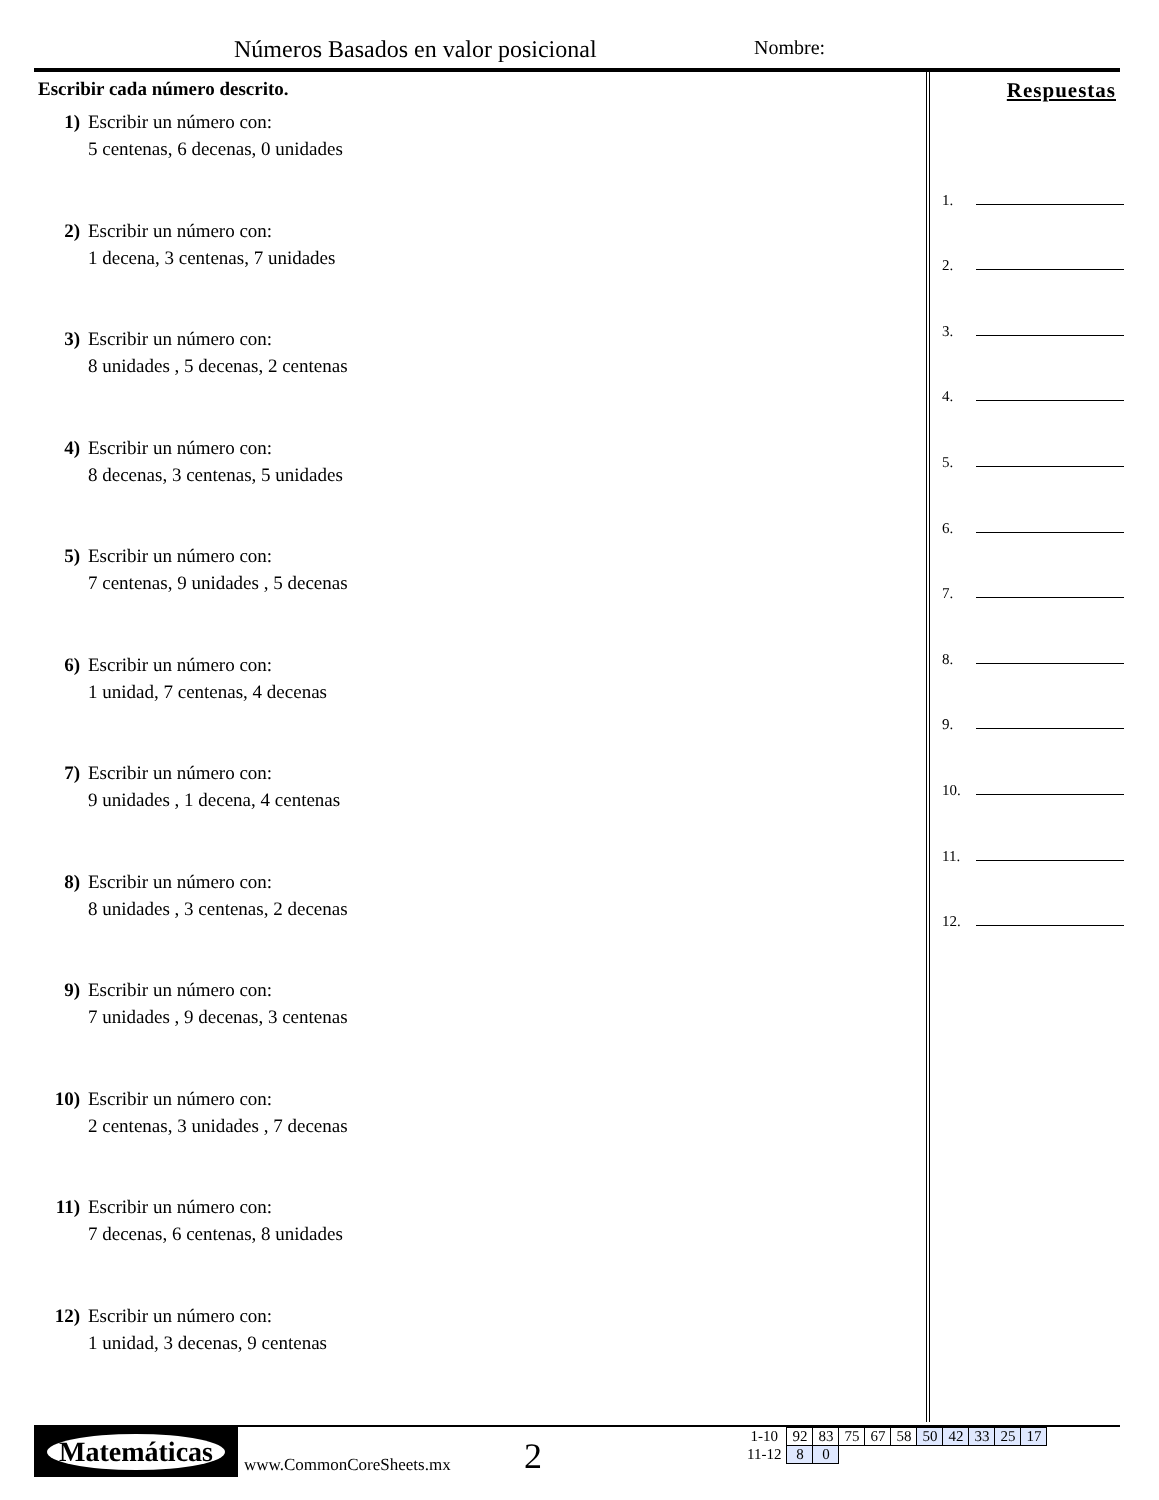Números Basados en valor posicional
Nombre:
Escribir cada número descrito.
1) Escribir un número con:
5 centenas, 6 decenas, 0 unidades
2) Escribir un número con:
1 decena, 3 centenas, 7 unidades
3) Escribir un número con:
8 unidades , 5 decenas, 2 centenas
4) Escribir un número con:
8 decenas, 3 centenas, 5 unidades
5) Escribir un número con:
7 centenas, 9 unidades , 5 decenas
6) Escribir un número con:
1 unidad, 7 centenas, 4 decenas
7) Escribir un número con:
9 unidades , 1 decena, 4 centenas
8) Escribir un número con:
8 unidades , 3 centenas, 2 decenas
9) Escribir un número con:
7 unidades , 9 decenas, 3 centenas
10) Escribir un número con:
2 centenas, 3 unidades , 7 decenas
11) Escribir un número con:
7 decenas, 6 centenas, 8 unidades
12) Escribir un número con:
1 unidad, 3 decenas, 9 centenas
Respuestas
1.
2.
3.
4.
5.
6.
7.
8.
9.
10.
11.
12.
Matemáticas
www.CommonCoreSheets.mx
2
| 1-10 | 92 | 83 | 75 | 67 | 58 | 50 | 42 | 33 | 25 | 17 |
| 11-12 | 8 | 0 | | | | | | | | |